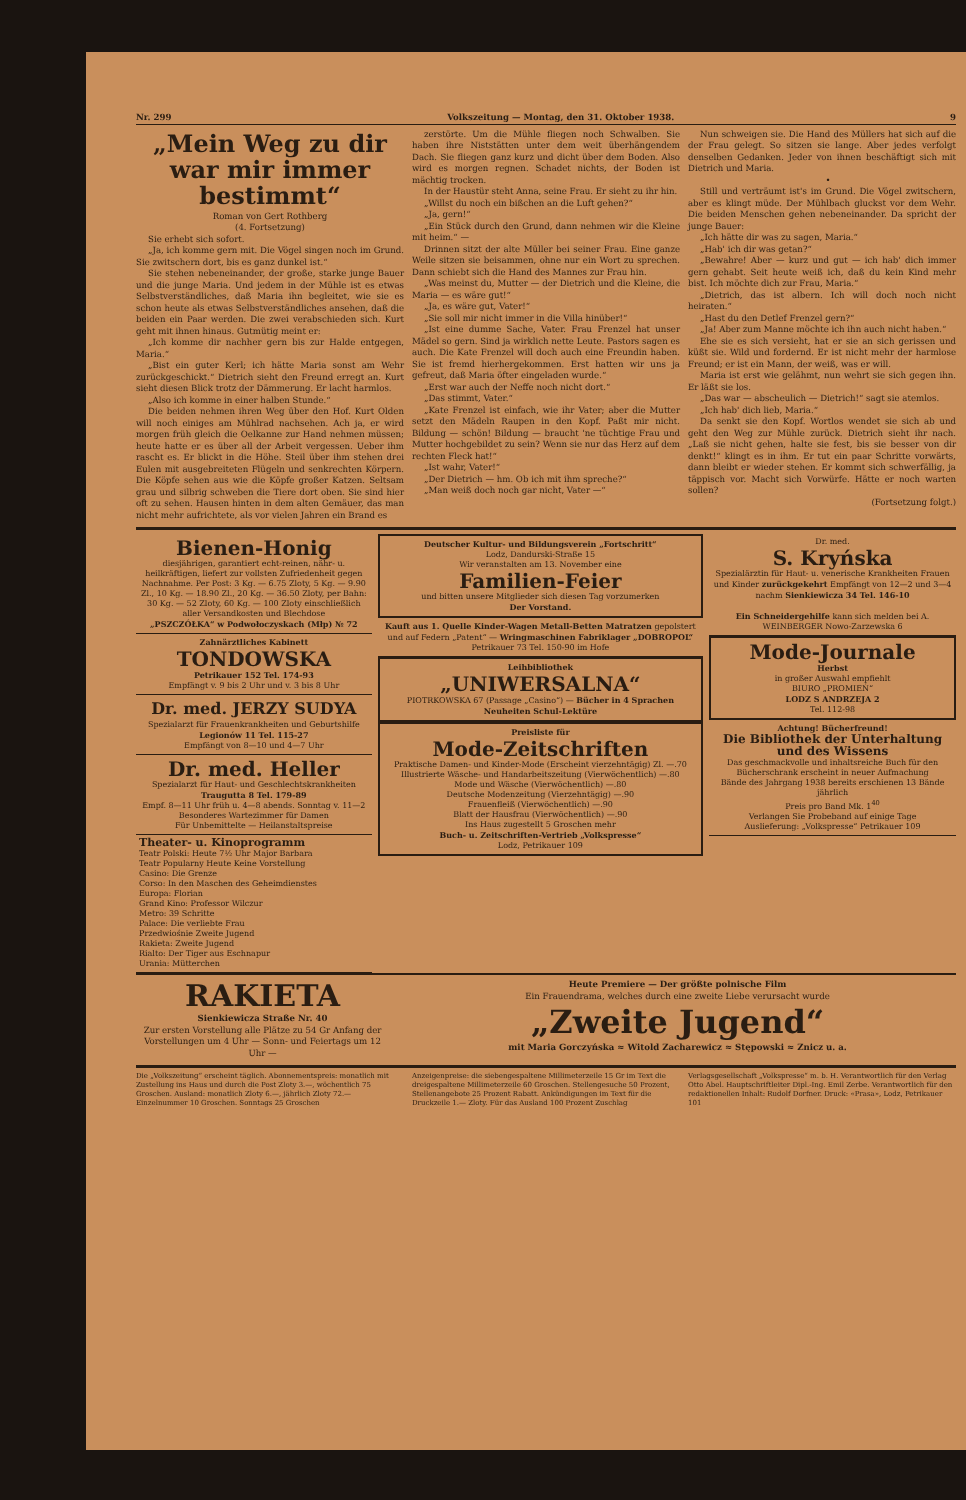Nr. 299 Volkszeitung — Montag, den 31. Oktober 1938. 9
„Mein Weg zu dir war mir immer bestimmt“
Roman von Gert Rothberg
(4. Fortsetzung)
Sie erhebt sich sofort.
„Ja, ich komme gern mit. Die Vögel singen noch im Grund. Sie zwitschern dort, bis es ganz dunkel ist.“
Sie stehen nebeneinander, der große, starke junge Bauer und die junge Maria. Und jedem in der Mühle ist es etwas Selbstverständliches, daß Maria ihn begleitet, wie sie es schon heute als etwas Selbstverständliches ansehen, daß die beiden ein Paar werden. Die zwei verabschieden sich. Kurt geht mit ihnen hinaus. Gutmütig meint er:
„Ich komme dir nachher gern bis zur Halde entgegen, Maria.“
„Bist ein guter Kerl; ich hätte Maria sonst am Wehr zurückgeschickt.“ Dietrich sieht den Freund erregt an. Kurt sieht diesen Blick trotz der Dämmerung. Er lacht harmlos.
„Also ich komme in einer halben Stunde.“
Die beiden nehmen ihren Weg über den Hof. Kurt Olden will noch einiges am Mühlrad nachsehen. Ach ja, er wird morgen früh gleich die Oelkanne zur Hand nehmen müssen; heute hatte er es über all der Arbeit vergessen. Ueber ihm rascht es. Er blickt in die Höhe. Steil über ihm stehen drei Eulen mit ausgebreiteten Flügeln und senkrechten Körpern. Die Köpfe sehen aus wie die Köpfe großer Katzen. Seltsam grau und silbrig schweben die Tiere dort oben. Sie sind hier oft zu sehen. Hausen hinten in dem alten Gemäuer, das man nicht mehr aufrichtete, als vor vielen Jahren ein Brand es
zerstörte. Um die Mühle fliegen noch Schwalben. Sie haben ihre Niststätten unter dem weit überhängendem Dach. Sie fliegen ganz kurz und dicht über dem Boden. Also wird es morgen regnen. Schadet nichts, der Boden ist mächtig trocken.
In der Haustür steht Anna, seine Frau. Er sieht zu ihr hin.
„Willst du noch ein bißchen an die Luft gehen?“
„Ja, gern!“
„Ein Stück durch den Grund, dann nehmen wir die Kleine mit heim.“ —
Drinnen sitzt der alte Müller bei seiner Frau. Eine ganze Weile sitzen sie beisammen, ohne nur ein Wort zu sprechen. Dann schiebt sich die Hand des Mannes zur Frau hin.
„Was meinst du, Mutter — der Dietrich und die Kleine, die Maria — es wäre gut!“
„Ja, es wäre gut, Vater!“
„Sie soll mir nicht immer in die Villa hinüber!“
„Ist eine dumme Sache, Vater. Frau Frenzel hat unser Mädel so gern. Sind ja wirklich nette Leute. Pastors sagen es auch. Die Kate Frenzel will doch auch eine Freundin haben. Sie ist fremd hierhergekommen. Erst hatten wir uns ja gefreut, daß Maria öfter eingeladen wurde.“
„Erst war auch der Neffe noch nicht dort.“
„Das stimmt, Vater.“
„Kate Frenzel ist einfach, wie ihr Vater; aber die Mutter setzt den Mädeln Raupen in den Kopf. Paßt mir nicht. Bildung — schön! Bildung — braucht 'ne tüchtige Frau und Mutter hochgebildet zu sein? Wenn sie nur das Herz auf dem rechten Fleck hat!“
„Ist wahr, Vater!“
„Der Dietrich — hm. Ob ich mit ihm spreche?“
„Man weiß doch noch gar nicht, Vater —“
Nun schweigen sie. Die Hand des Müllers hat sich auf die der Frau gelegt. So sitzen sie lange. Aber jedes verfolgt denselben Gedanken. Jeder von ihnen beschäftigt sich mit Dietrich und Maria.
•
Still und verträumt ist's im Grund. Die Vögel zwitschern, aber es klingt müde. Der Mühlbach gluckst vor dem Wehr. Die beiden Menschen gehen nebeneinander. Da spricht der junge Bauer:
„Ich hätte dir was zu sagen, Maria.“
„Hab' ich dir was getan?“
„Bewahre! Aber — kurz und gut — ich hab' dich immer gern gehabt. Seit heute weiß ich, daß du kein Kind mehr bist. Ich möchte dich zur Frau, Maria.“
„Dietrich, das ist albern. Ich will doch noch nicht heiraten.“
„Hast du den Detlef Frenzel gern?“
„Ja! Aber zum Manne möchte ich ihn auch nicht haben.“
Ehe sie es sich versieht, hat er sie an sich gerissen und küßt sie. Wild und fordernd. Er ist nicht mehr der harmlose Freund; er ist ein Mann, der weiß, was er will.
Maria ist erst wie gelähmt, nun wehrt sie sich gegen ihn. Er läßt sie los.
„Das war — abscheulich — Dietrich!“ sagt sie atemlos.
„Ich hab' dich lieb, Maria.“
Da senkt sie den Kopf. Wortlos wendet sie sich ab und geht den Weg zur Mühle zurück. Dietrich sieht ihr nach. „Laß sie nicht gehen, halte sie fest, bis sie besser von dir denkt!“ klingt es in ihm. Er tut ein paar Schritte vorwärts, dann bleibt er wieder stehen. Er kommt sich schwerfällig, ja täppisch vor. Macht sich Vorwürfe. Hätte er noch warten sollen?
(Fortsetzung folgt.)
Bienen-Honig
diesjährigen, garantiert echt-reinen, nähr- u. heilkräftigen, liefert zur vollsten Zufriedenheit gegen Nachnahme. Per Post: 3 Kg. — 6.75 Zloty, 5 Kg. — 9.90 Zl., 10 Kg. — 18.90 Zl., 20 Kg. — 36.50 Zloty, per Bahn: 30 Kg. — 52 Zloty, 60 Kg. — 100 Zloty einschließlich aller Versandkosten und Blechdose
„PSZCZÓŁKA“ w Podwołoczyskach (Młp) № 72
Zahnärztliches Kabinett
TONDOWSKA
Petrikauer 152 Tel. 174-93
Empfängt v. 9 bis 2 Uhr und v. 3 bis 8 Uhr
Dr. med. JERZY SUDYA
Spezialarzt für Frauenkrankheiten und Geburtshilfe
Legionów 11 Tel. 115-27
Empfängt von 8—10 und 4—7 Uhr
Dr. med. Heller
Spezialarzt für Haut- und Geschlechtskrankheiten
Traugutta 8 Tel. 179-89
Empf. 8—11 Uhr früh u. 4—8 abends. Sonntag v. 11—2
Besonderes Wartezimmer für Damen
Für Unbemittelte — Heilanstaltspreise
Theater- u. Kinoprogramm
Teatr Polski: Heute 7½ Uhr Major Barbara
Teatr Popularny Heute Keine Vorstellung
Casino: Die Grenze
Corso: In den Maschen des Geheimdienstes
Europa: Florian
Grand Kino: Professor Wilczur
Metro: 39 Schritte
Palace: Die verliebte Frau
Przedwiośnie Zweite Jugend
Rakieta: Zweite Jugend
Rialto: Der Tiger aus Eschnapur
Urania: Mütterchen
Deutscher Kultur- und Bildungsverein „Fortschritt“
Lodz, Dandurski-Straße 15
Wir veranstalten am 13. November eine
Familien-Feier
und bitten unsere Mitglieder sich diesen Tag vorzumerken
Der Vorstand.
Kauft aus 1. Quelle Kinder-Wagen Metall-Betten Matratzen gepolstert und auf Federn „Patent“ — Wringmaschinen Fabriklager „DOBROPOL“ Petrikauer 73 Tel. 150-90 im Hofe
Leihbibliothek
„UNIWERSALNA“
PIOTRKOWSKA 67 (Passage „Casino“) — Bücher in 4 Sprachen Neuheiten Schul-Lektüre
Preisliste für
Mode-Zeitschriften
Praktische Damen- und Kinder-Mode (Erscheint vierzehntägig) Zl. —.70
Illustrierte Wäsche- und Handarbeitszeitung (Vierwöchentlich) —.80
Mode und Wäsche (Vierwöchentlich) —.80
Deutsche Modenzeitung (Vierzehntägig) —.90
Frauenfleiß (Vierwöchentlich) —.90
Blatt der Hausfrau (Vierwöchentlich) —.90
Ins Haus zugestellt 5 Groschen mehr
Buch- u. Zeitschriften-Vertrieb „Volkspresse“
Lodz, Petrikauer 109
Dr. med.
S. Kryńska
Spezialärztin für Haut- u. venerische Krankheiten Frauen und Kinder zurückgekehrt Empfängt von 12—2 und 3—4 nachm Sienkiewicza 34 Tel. 146-10
Ein Schneidergehilfe kann sich melden bei A. WEINBERGER Nowo-Zarzewska 6
Mode-Journale
Herbst
in großer Auswahl empfiehlt
BIURO „PROMIEŃ“
LODZ S ANDRZEJA 2
Tel. 112-98
Achtung! Bücherfreund!
Die Bibliothek der Unterhaltung und des Wissens
Das geschmackvolle und inhaltsreiche Buch für den Bücherschrank erscheint in neuer Aufmachung
Bände des Jahrgang 1938 bereits erschienen 13 Bände jährlich
Preis pro Band Mk. 1<sup>40</sup>
Verlangen Sie Probeband auf einige Tage
Auslieferung: „Volkspresse“ Petrikauer 109
RAKIETA
Sienkiewicza Straße Nr. 40
Zur ersten Vorstellung alle Plätze zu 54 Gr Anfang der Vorstellungen um 4 Uhr — Sonn- und Feiertags um 12 Uhr —
Heute Premiere — Der größte polnische Film
Ein Frauendrama, welches durch eine zweite Liebe verursacht wurde
„Zweite Jugend“
mit Maria Gorczyńska ≈ Witold Zacharewicz ≈ Stępowski ≈ Znicz u. a.
Die „Volkszeitung“ erscheint täglich. Abonnementspreis: monatlich mit Zustellung ins Haus und durch die Post Zloty 3.—, wöchentlich 75 Groschen. Ausland: monatlich Zloty 6.—, jährlich Zloty 72.— Einzelnummer 10 Groschen. Sonntags 25 Groschen
Anzeigenpreise: die siebengespaltene Millimeterzeile 15 Gr im Text die dreigespaltene Millimeterzeile 60 Groschen. Stellengesuche 50 Prozent, Stellenangebote 25 Prozent Rabatt. Ankündigungen im Text für die Druckzeile 1.— Zloty. Für das Ausland 100 Prozent Zuschlag
Verlagsgesellschaft „Volkspresse“ m. b. H. Verantwortlich für den Verlag Otto Abel. Hauptschriftleiter Dipl.-Ing. Emil Zerbe. Verantwortlich für den redaktionellen Inhalt: Rudolf Dorfner. Druck: «Prasa», Lodz, Petrikauer 101